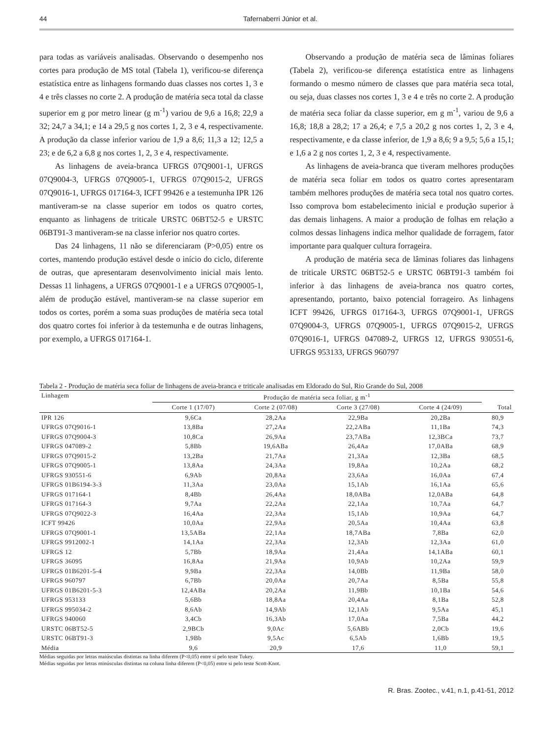44 Tafernaberri Júnior et al.
para todas as variáveis analisadas. Observando o desempenho nos cortes para produção de MS total (Tabela 1), verificou-se diferença estatística entre as linhagens formando duas classes nos cortes 1, 3 e 4 e três classes no corte 2. A produção de matéria seca total da classe superior em g por metro linear (g m<sup>-1</sup>) variou de 9,6 a 16,8; 22,9 a 32; 24,7 a 34,1; e 14 a 29,5 g nos cortes 1, 2, 3 e 4, respectivamente. A produção da classe inferior variou de 1,9 a 8,6; 11,3 a 12; 12,5 a 23; e de 6,2 a 6,8 g nos cortes 1, 2, 3 e 4, respectivamente.
As linhagens de aveia-branca UFRGS 07Q9001-1, UFRGS 07Q9004-3, UFRGS 07Q9005-1, UFRGS 07Q9015-2, UFRGS 07Q9016-1, UFRGS 017164-3, ICFT 99426 e a testemunha IPR 126 mantiveram-se na classe superior em todos os quatro cortes, enquanto as linhagens de triticale URSTC 06BT52-5 e URSTC 06BT91-3 mantiveram-se na classe inferior nos quatro cortes.
Das 24 linhagens, 11 não se diferenciaram (P>0,05) entre os cortes, mantendo produção estável desde o início do ciclo, diferente de outras, que apresentaram desenvolvimento inicial mais lento. Dessas 11 linhagens, a UFRGS 07Q9001-1 e a UFRGS 07Q9005-1, além de produção estável, mantiveram-se na classe superior em todos os cortes, porém a soma suas produções de matéria seca total dos quatro cortes foi inferior à da testemunha e de outras linhagens, por exemplo, a UFRGS 017164-1.
Observando a produção de matéria seca de lâminas foliares (Tabela 2), verificou-se diferença estatística entre as linhagens formando o mesmo número de classes que para matéria seca total, ou seja, duas classes nos cortes 1, 3 e 4 e três no corte 2. A produção de matéria seca foliar da classe superior, em g m<sup>-1</sup>, variou de 9,6 a 16,8; 18,8 a 28,2; 17 a 26,4; e 7,5 a 20,2 g nos cortes 1, 2, 3 e 4, respectivamente, e da classe inferior, de 1,9 a 8,6; 9 a 9,5; 5,6 a 15,1; e 1,6 a 2 g nos cortes 1, 2, 3 e 4, respectivamente.
As linhagens de aveia-branca que tiveram melhores produções de matéria seca foliar em todos os quatro cortes apresentaram também melhores produções de matéria seca total nos quatro cortes. Isso comprova bom estabelecimento inicial e produção superior à das demais linhagens. A maior a produção de folhas em relação a colmos dessas linhagens indica melhor qualidade de forragem, fator importante para qualquer cultura forrageira.
A produção de matéria seca de lâminas foliares das linhagens de triticale URSTC 06BT52-5 e URSTC 06BT91-3 também foi inferior à das linhagens de aveia-branca nos quatro cortes, apresentando, portanto, baixo potencial forrageiro. As linhagens ICFT 99426, UFRGS 017164-3, UFRGS 07Q9001-1, UFRGS 07Q9004-3, UFRGS 07Q9005-1, UFRGS 07Q9015-2, UFRGS 07Q9016-1, UFRGS 047089-2, UFRGS 12, UFRGS 930551-6, UFRGS 953133, UFRGS 960797
Tabela 2 - Produção de matéria seca foliar de linhagens de aveia-branca e triticale analisadas em Eldorado do Sul, Rio Grande do Sul, 2008
| Linhagem | Produção de matéria seca foliar, g m<sup>-1</sup> | | | | Total |
| --- | --- | --- | --- | --- | --- |
| | Corte 1 (17/07) | Corte 2 (07/08) | Corte 3 (27/08) | Corte 4 (24/09) | |
| IPR 126 | 9,6Ca | 28,2Aa | 22,9Ba | 20,2Ba | 80,9 |
| UFRGS 07Q9016-1 | 13,8Ba | 27,2Aa | 22,2ABa | 11,1Ba | 74,3 |
| UFRGS 07Q9004-3 | 10,8Ca | 26,9Aa | 23,7ABa | 12,3BCa | 73,7 |
| UFRGS 047089-2 | 5,8Bb | 19,6ABa | 26,4Aa | 17,0ABa | 68,9 |
| UFRGS 07Q9015-2 | 13,2Ba | 21,7Aa | 21,3Aa | 12,3Ba | 68,5 |
| UFRGS 07Q9005-1 | 13,8Aa | 24,3Aa | 19,8Aa | 10,2Aa | 68,2 |
| UFRGS 930551-6 | 6,9Ab | 20,8Aa | 23,6Aa | 16,0Aa | 67,4 |
| UFRGS 01B6194-3-3 | 11,3Aa | 23,0Aa | 15,1Ab | 16,1Aa | 65,6 |
| UFRGS 017164-1 | 8,4Bb | 26,4Aa | 18,0ABa | 12,0ABa | 64,8 |
| UFRGS 017164-3 | 9,7Aa | 22,2Aa | 22,1Aa | 10,7Aa | 64,7 |
| UFRGS 07Q9022-3 | 16,4Aa | 22,3Aa | 15,1Ab | 10,9Aa | 64,7 |
| ICFT 99426 | 10,0Aa | 22,9Aa | 20,5Aa | 10,4Aa | 63,8 |
| UFRGS 07Q9001-1 | 13,5ABa | 22,1Aa | 18,7ABa | 7,8Ba | 62,0 |
| UFRGS 9912002-1 | 14,1Aa | 22,3Aa | 12,3Ab | 12,3Aa | 61,0 |
| UFRGS 12 | 5,7Bb | 18,9Aa | 21,4Aa | 14,1ABa | 60,1 |
| UFRGS 36095 | 16,8Aa | 21,9Aa | 10,9Ab | 10,2Aa | 59,9 |
| UFRGS 01B6201-5-4 | 9,9Ba | 22,3Aa | 14,0Bb | 11,9Ba | 58,0 |
| UFRGS 960797 | 6,7Bb | 20,0Aa | 20,7Aa | 8,5Ba | 55,8 |
| UFRGS 01B6201-5-3 | 12,4ABa | 20,2Aa | 11,9Bb | 10,1Ba | 54,6 |
| UFRGS 953133 | 5,6Bb | 18,8Aa | 20,4Aa | 8,1Ba | 52,8 |
| UFRGS 995034-2 | 8,6Ab | 14,9Ab | 12,1Ab | 9,5Aa | 45,1 |
| UFRGS 940060 | 3,4Cb | 16,3Ab | 17,0Aa | 7,5Ba | 44,2 |
| URSTC 06BT52-5 | 2,9BCb | 9,0Ac | 5,6ABb | 2,0Cb | 19,6 |
| URSTC 06BT91-3 | 1,9Bb | 9,5Ac | 6,5Ab | 1,6Bb | 19,5 |
| Média | 9,6 | 20,9 | 17,6 | 11,0 | 59,1 |
Médias seguidas por letras maiúsculas distintas na linha diferem (P<0,05) entre si pelo teste Tukey.
Médias seguidas por letras minúsculas distintas na coluna linha diferem (P<0,05) entre si pelo teste Scott-Knot.
R. Bras. Zootec., v.41, n.1, p.41-51, 2012